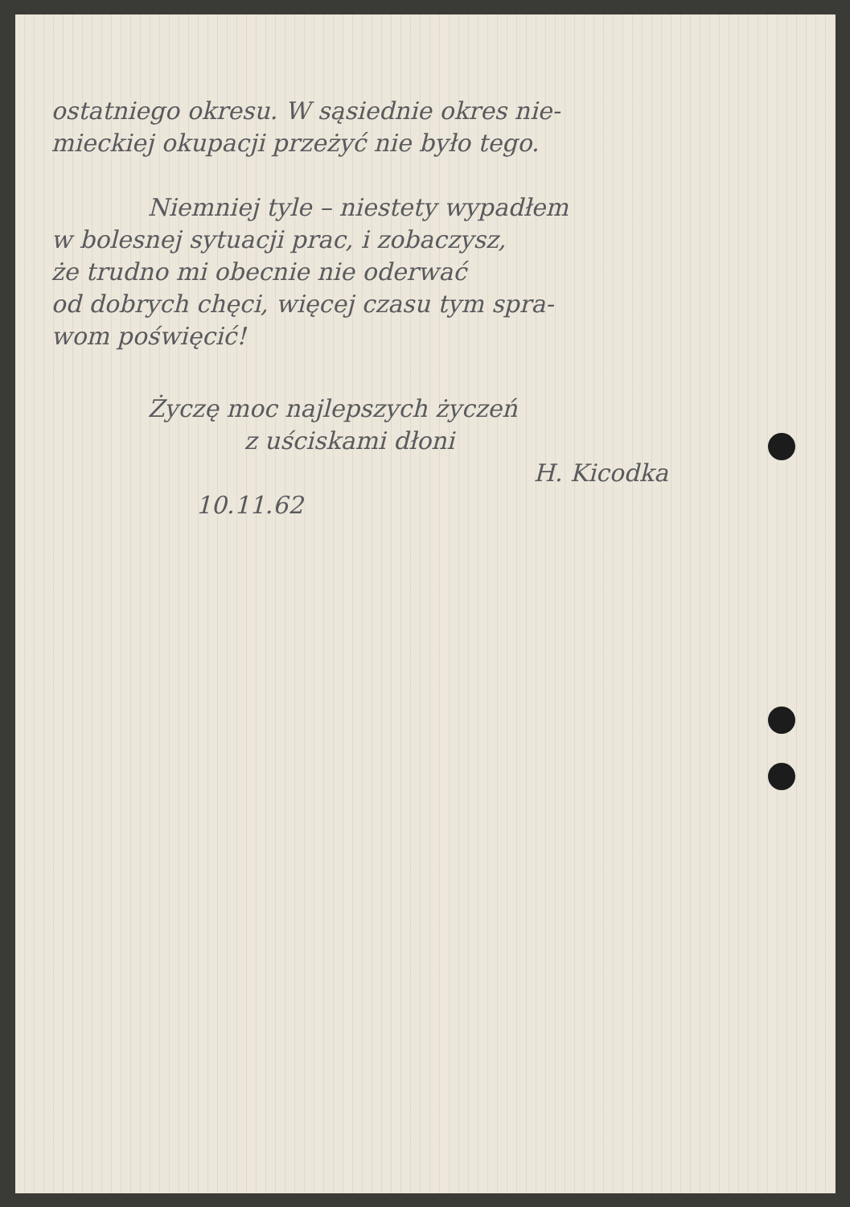ostatniego okresu. W sąsiednie okres nie-
mieckiej okupacji przeżyć nie było tego.
Niemniej tyle – niestety wypadłem
w bolesnej sytuacji prac, i zobaczysz,
że trudno mi obecnie nie oderwać
od dobrych chęci, więcej czasu tym spra-
wom poświęcić!
Życzę moc najlepszych życzeń
z uściskami dłoni
H. Kicodka
10.11.62